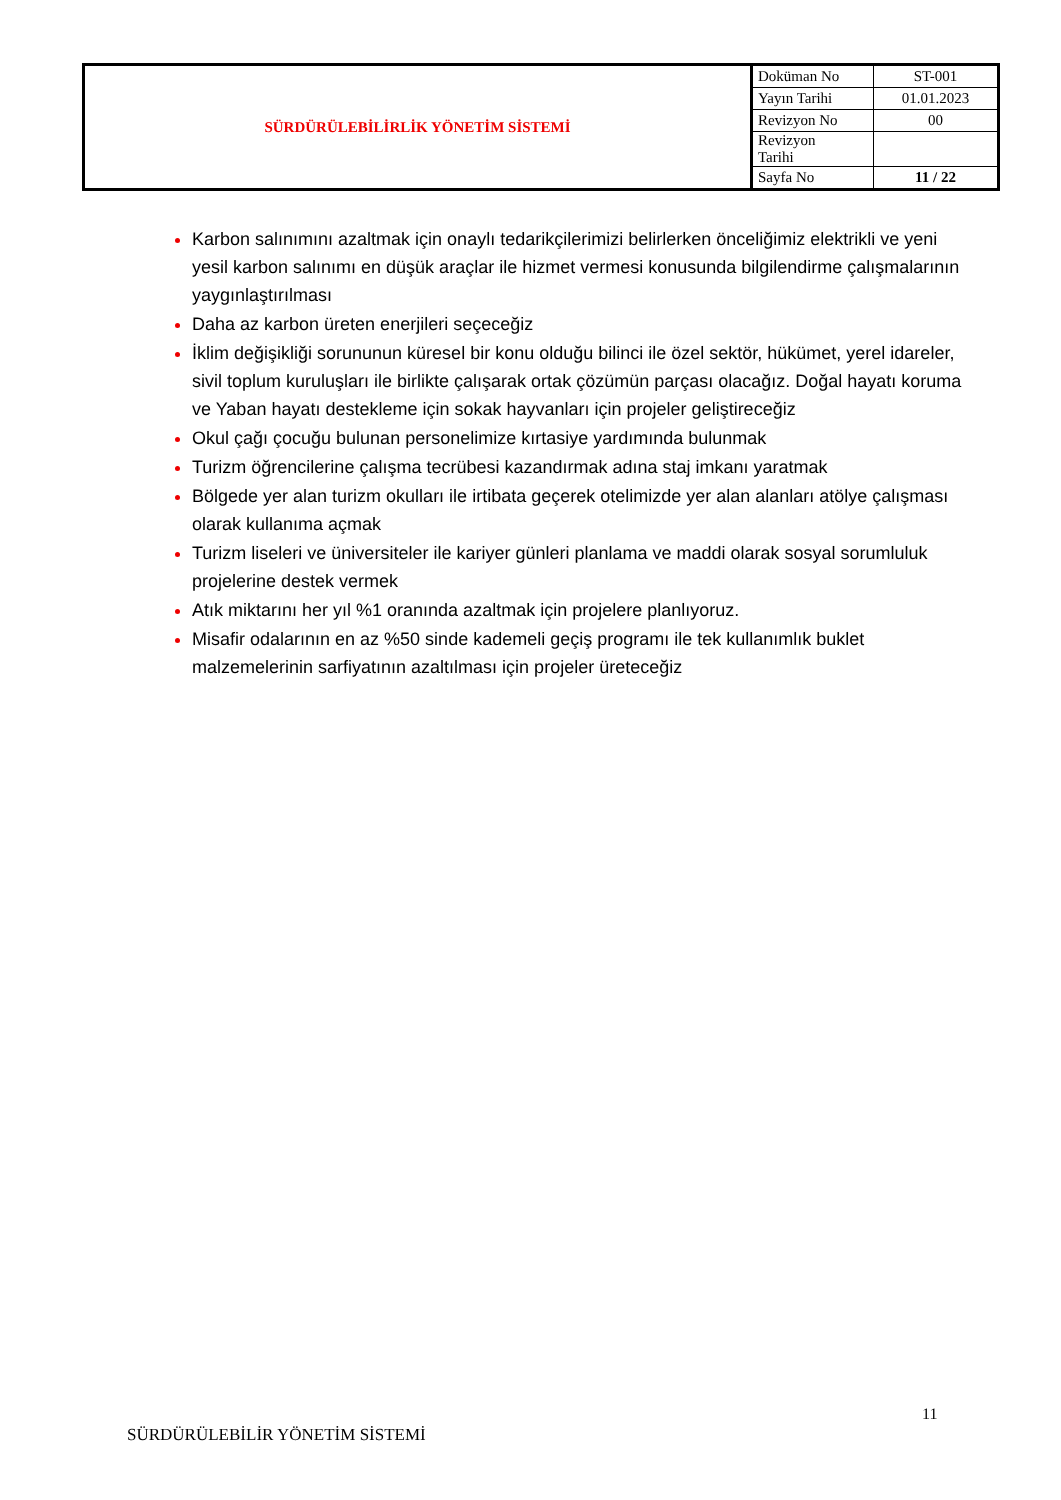| SÜRDÜRÜLEBİLİRLİK YÖNETİM SİSTEMİ | Doküman No | ST-001 |
| | Yayın Tarihi | 01.01.2023 |
| | Revizyon No | 00 |
| | Revizyon Tarihi | |
| | Sayfa No | 11 / 22 |
Karbon salınımını azaltmak için onaylı tedarikçilerimizi belirlerken önceliğimiz elektrikli ve yeni yesil karbon salınımı en düşük araçlar ile hizmet vermesi konusunda bilgilendirme çalışmalarının yaygınlaştırılması
Daha az karbon üreten enerjileri seçeceğiz
İklim değişikliği sorununun küresel bir konu olduğu bilinci ile özel sektör, hükümet, yerel idareler, sivil toplum kuruluşları ile birlikte çalışarak ortak çözümün parçası olacağız. Doğal hayatı koruma ve Yaban hayatı destekleme için sokak hayvanları için projeler geliştireceğiz
Okul çağı çocuğu bulunan personelimize kırtasiye yardımında bulunmak
Turizm öğrencilerine çalışma tecrübesi kazandırmak adına staj imkanı yaratmak
Bölgede yer alan turizm okulları ile irtibata geçerek otelimizde yer alan alanları atölye çalışması olarak kullanıma açmak
Turizm liseleri ve üniversiteler ile kariyer günleri planlama ve maddi olarak sosyal sorumluluk projelerine destek vermek
Atık miktarını her yıl %1 oranında azaltmak için projelere planlıyoruz.
Misafir odalarının en az %50 sinde kademeli geçiş programı ile tek kullanımlık buklet malzemelerinin sarfiyatının azaltılması için projeler üreteceğiz
11
SÜRDÜRÜLEBİLİR YÖNETİM SİSTEMİ